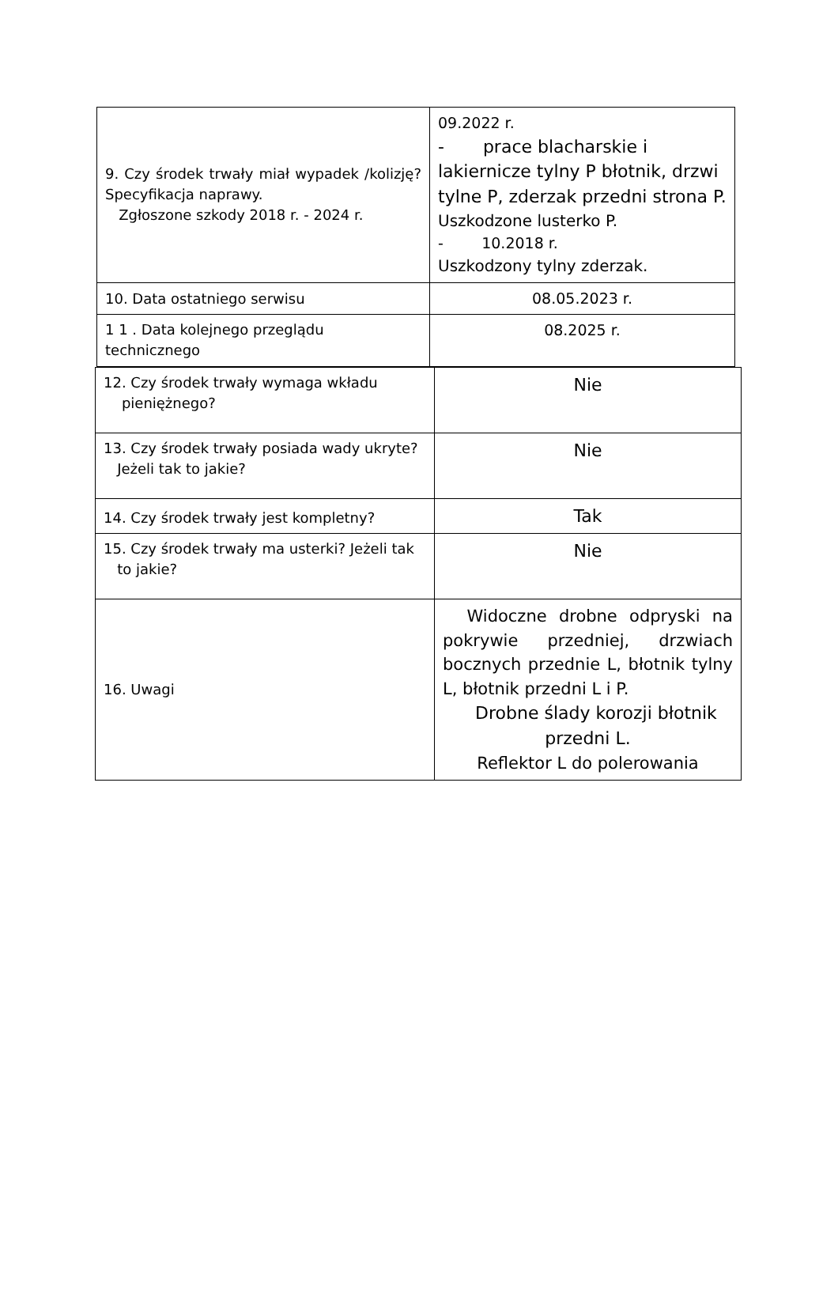| 9. Czy środek trwały miał wypadek /kolizję? Specyfikacja naprawy. Zgłoszone szkody 2018 r. - 2024 r. | 09.2022 r. - prace blacharskie i lakiernicze tylny P błotnik, drzwi tylne P, zderzak przedni strona P. Uszkodzone lusterko P. - 10.2018 r. Uszkodzony tylny zderzak. |
| 10. Data ostatniego serwisu | 08.05.2023 r. |
| 1 1 . Data kolejnego przeglądu technicznego | 08.2025 r. |
| 12. Czy środek trwały wymaga wkładu pieniężnego? | Nie |
| 13. Czy środek trwały posiada wady ukryte? Jeżeli tak to jakie? | Nie |
| 14. Czy środek trwały jest kompletny? | Tak |
| 15. Czy środek trwały ma usterki? Jeżeli tak to jakie? | Nie |
| 16. Uwagi | Widoczne drobne odpryski na pokrywie przedniej, drzwiach bocznych przednie L, błotnik tylny L, błotnik przedni L i P. Drobne ślady korozji błotnik przedni L. Reflektor L do polerowania |